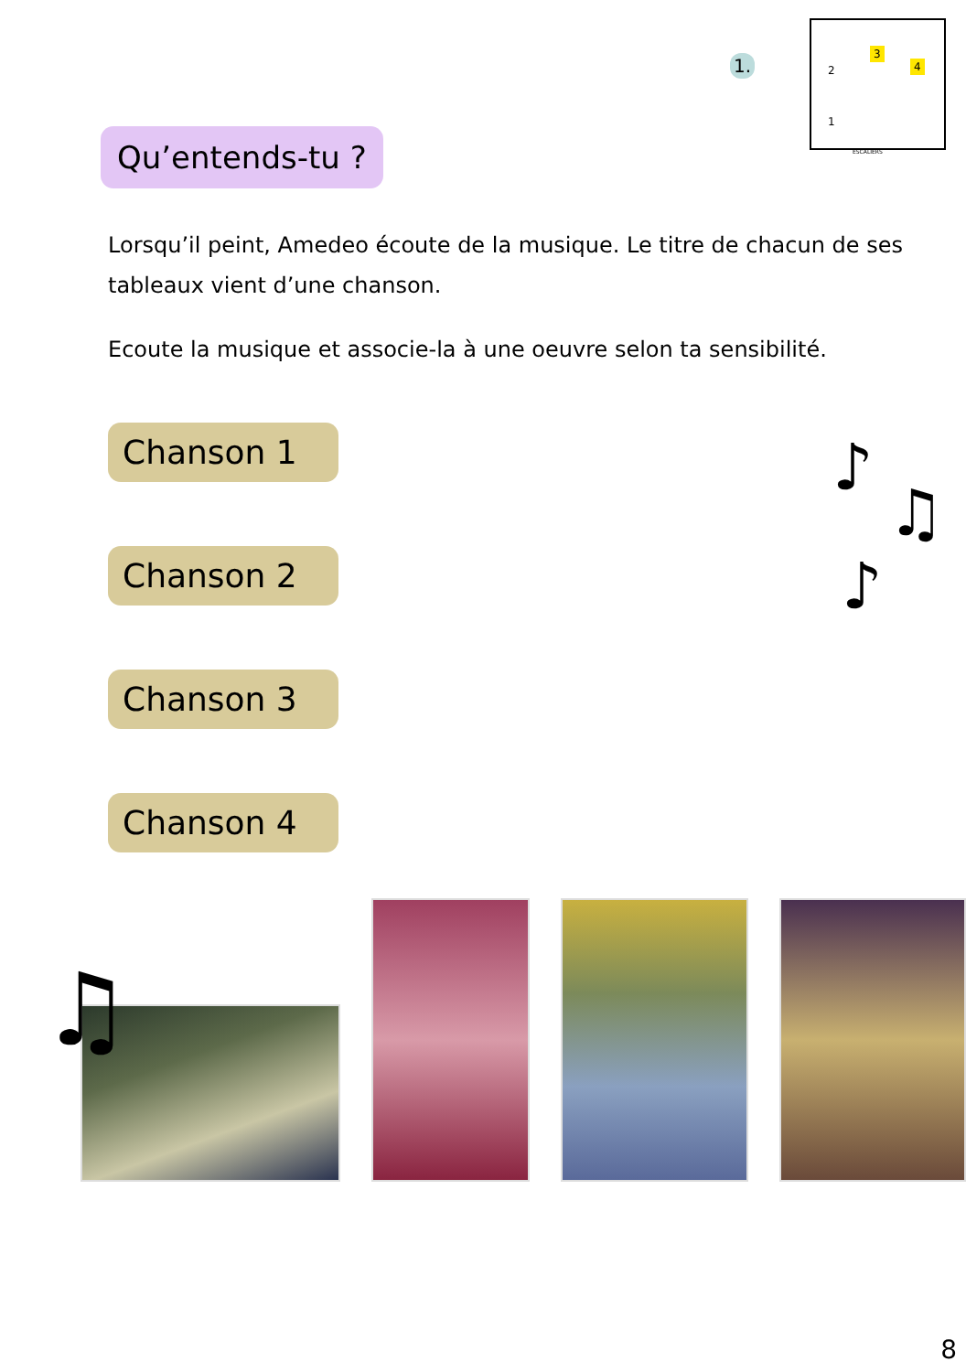1.
2
3
4
1
ESCALIERS
Qu’entends-tu ?
Lorsqu’il peint, Amedeo écoute de la musique. Le titre de chacun de ses tableaux vient d’une chanson.
Ecoute la musique et associe-la à une oeuvre selon ta sensibilité.
Chanson 1
Chanson 2
Chanson 3
Chanson 4
♪
♫
♪
♫
8